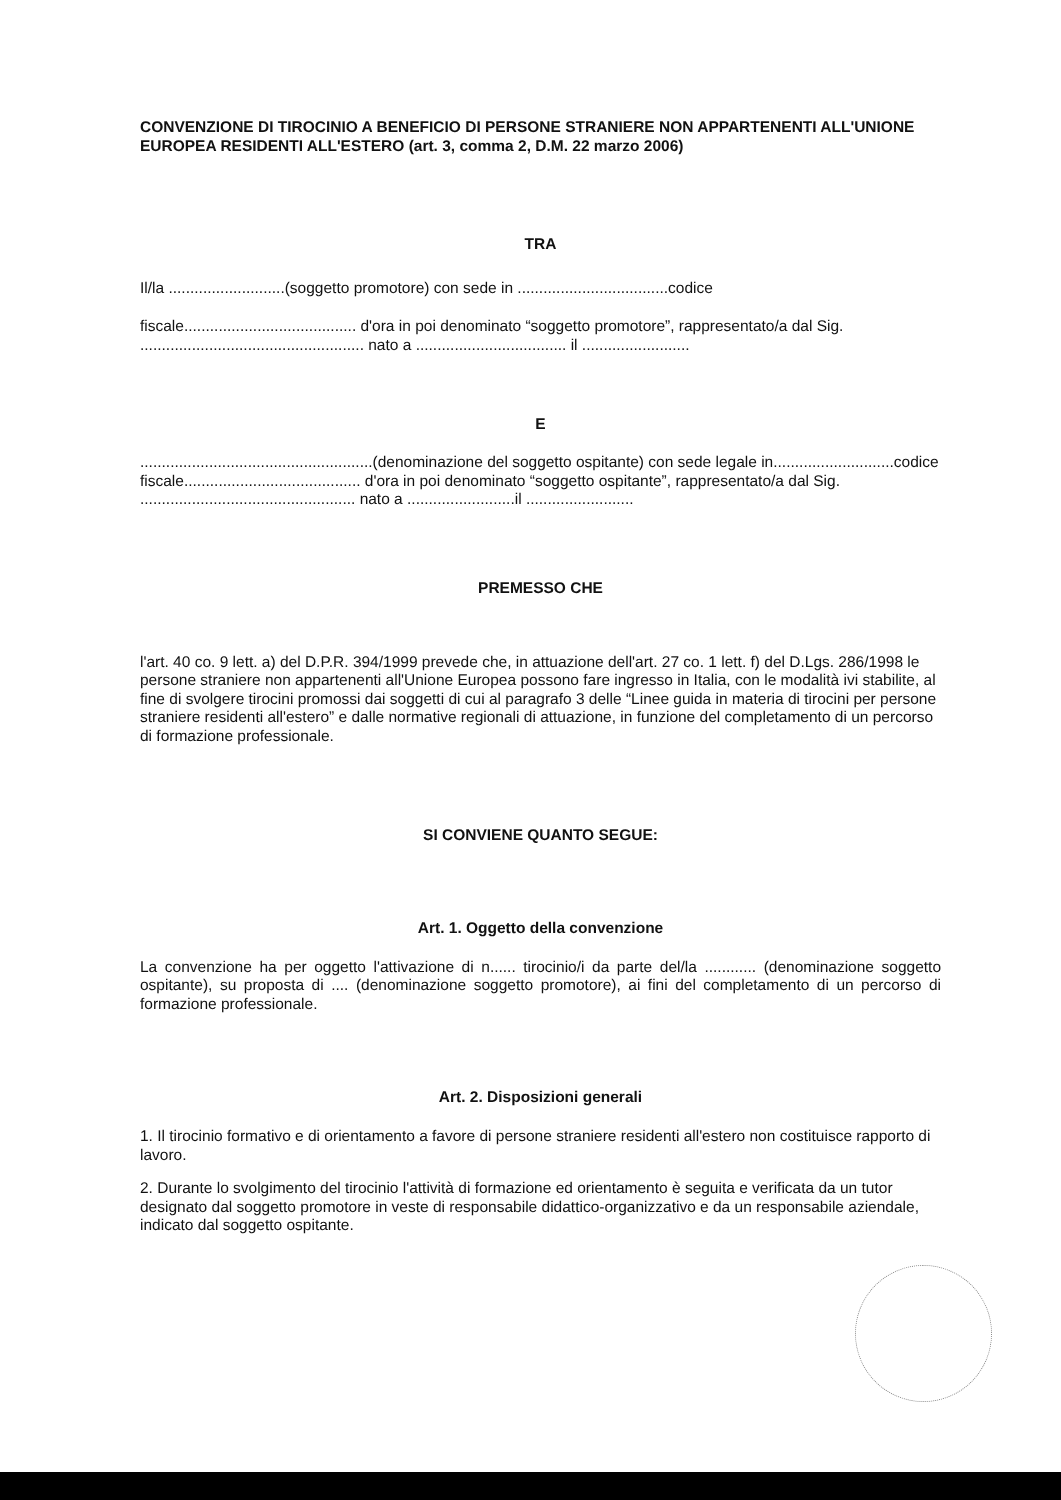CONVENZIONE DI TIROCINIO A BENEFICIO DI PERSONE STRANIERE NON APPARTENENTI ALL'UNIONE EUROPEA RESIDENTI ALL'ESTERO (art. 3, comma 2, D.M. 22 marzo 2006)
TRA
Il/la ...........................(soggetto promotore) con sede in ...................................codice
fiscale........................................ d'ora in poi denominato “soggetto promotore”, rappresentato/a dal Sig. .................................................... nato a ................................... il .........................
E
......................................................(denominazione del soggetto ospitante) con sede legale in............................codice fiscale......................................... d'ora in poi denominato “soggetto ospitante”, rappresentato/a dal Sig. .................................................. nato a .........................il .........................
PREMESSO CHE
l'art. 40 co. 9 lett. a) del D.P.R. 394/1999 prevede che, in attuazione dell'art. 27 co. 1 lett. f) del D.Lgs. 286/1998 le persone straniere non appartenenti all'Unione Europea possono fare ingresso in Italia, con le modalità ivi stabilite, al fine di svolgere tirocini promossi dai soggetti di cui al paragrafo 3 delle “Linee guida in materia di tirocini per persone straniere residenti all'estero” e dalle normative regionali di attuazione, in funzione del completamento di un percorso di formazione professionale.
SI CONVIENE QUANTO SEGUE:
Art. 1. Oggetto della convenzione
La convenzione ha per oggetto l'attivazione di n...... tirocinio/i da parte del/la ............ (denominazione soggetto ospitante), su proposta di .... (denominazione soggetto promotore), ai fini del completamento di un percorso di formazione professionale.
Art. 2. Disposizioni generali
1. Il tirocinio formativo e di orientamento a favore di persone straniere residenti all'estero non costituisce rapporto di lavoro.
2. Durante lo svolgimento del tirocinio l'attività di formazione ed orientamento è seguita e verificata da un tutor designato dal soggetto promotore in veste di responsabile didattico-organizzativo e da un responsabile aziendale, indicato dal soggetto ospitante.